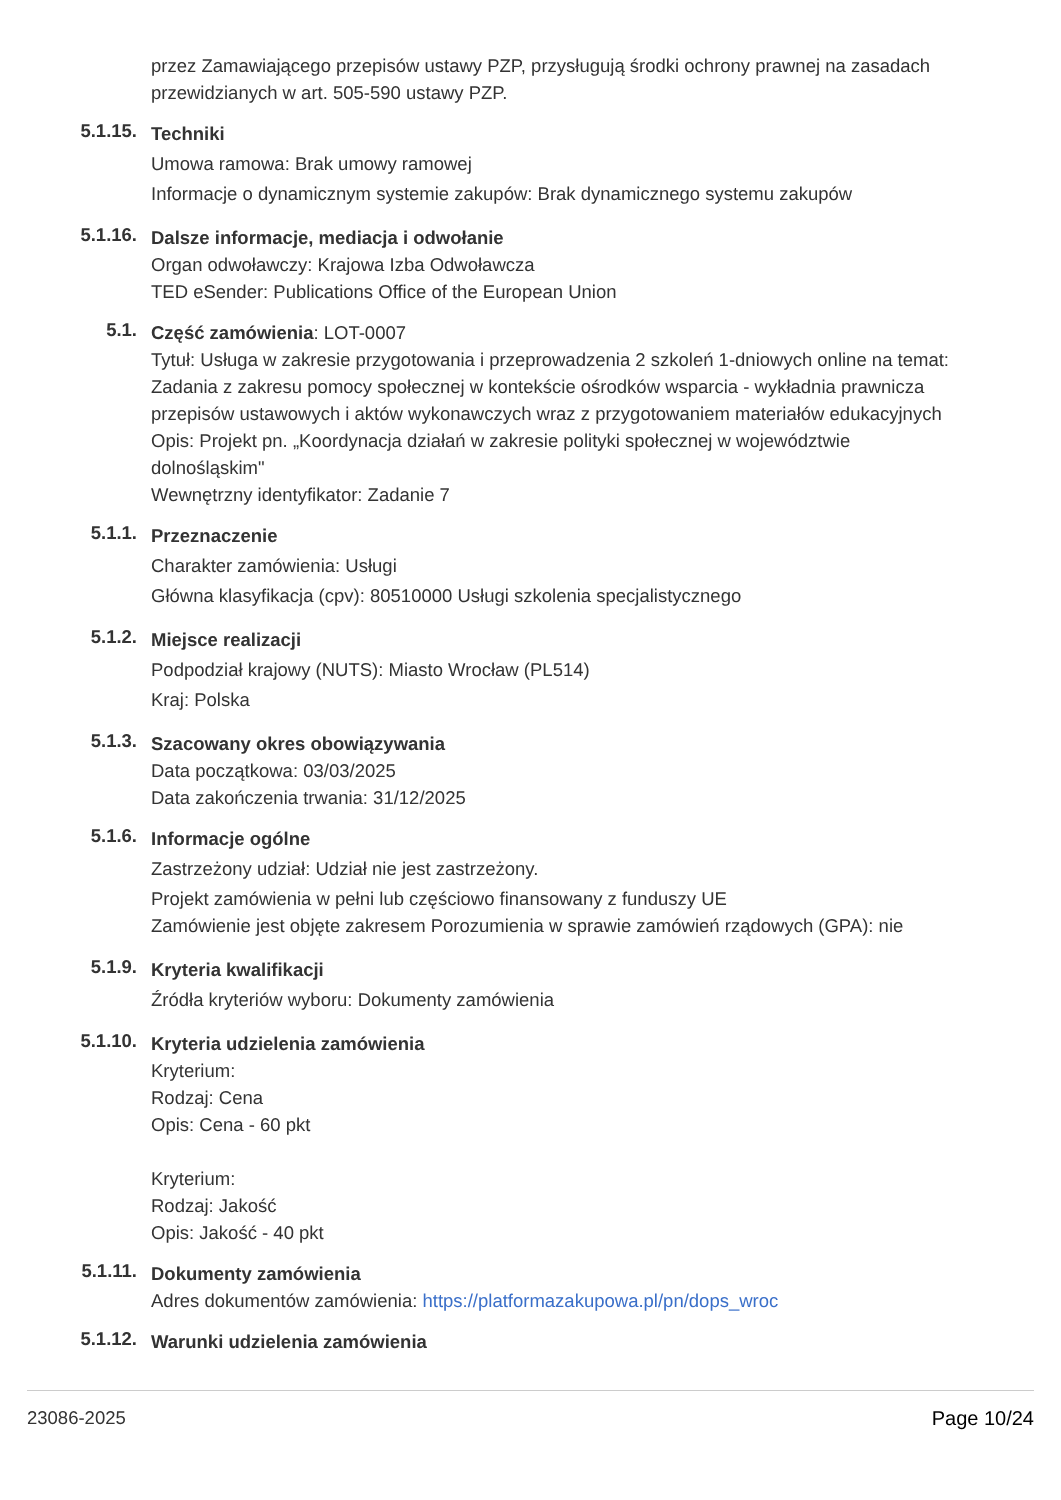przez Zamawiającego przepisów ustawy PZP, przysługują środki ochrony prawnej na zasadach przewidzianych w art. 505-590 ustawy PZP.
5.1.15.
Techniki
Umowa ramowa: Brak umowy ramowej
Informacje o dynamicznym systemie zakupów: Brak dynamicznego systemu zakupów
5.1.16.
Dalsze informacje, mediacja i odwołanie
Organ odwoławczy: Krajowa Izba Odwoławcza
TED eSender: Publications Office of the European Union
5.1.
Część zamówienia: LOT-0007
Tytuł: Usługa w zakresie przygotowania i przeprowadzenia 2 szkoleń 1-dniowych online na temat: Zadania z zakresu pomocy społecznej w kontekście ośrodków wsparcia - wykładnia prawnicza przepisów ustawowych i aktów wykonawczych wraz z przygotowaniem materiałów edukacyjnych
Opis: Projekt pn. „Koordynacja działań w zakresie polityki społecznej w województwie dolnośląskim"
Wewnętrzny identyfikator: Zadanie 7
5.1.1.
Przeznaczenie
Charakter zamówienia: Usługi
Główna klasyfikacja (cpv): 80510000 Usługi szkolenia specjalistycznego
5.1.2.
Miejsce realizacji
Podpodział krajowy (NUTS): Miasto Wrocław (PL514)
Kraj: Polska
5.1.3.
Szacowany okres obowiązywania
Data początkowa: 03/03/2025
Data zakończenia trwania: 31/12/2025
5.1.6.
Informacje ogólne
Zastrzeżony udział: Udział nie jest zastrzeżony.
Projekt zamówienia w pełni lub częściowo finansowany z funduszy UE
Zamówienie jest objęte zakresem Porozumienia w sprawie zamówień rządowych (GPA): nie
5.1.9.
Kryteria kwalifikacji
Źródła kryteriów wyboru: Dokumenty zamówienia
5.1.10.
Kryteria udzielenia zamówienia
Kryterium:
Rodzaj: Cena
Opis: Cena - 60 pkt
Kryterium:
Rodzaj: Jakość
Opis: Jakość - 40 pkt
5.1.11.
Dokumenty zamówienia
Adres dokumentów zamówienia: https://platformazakupowa.pl/pn/dops_wroc
5.1.12.
Warunki udzielenia zamówienia
23086-2025 Page 10/24